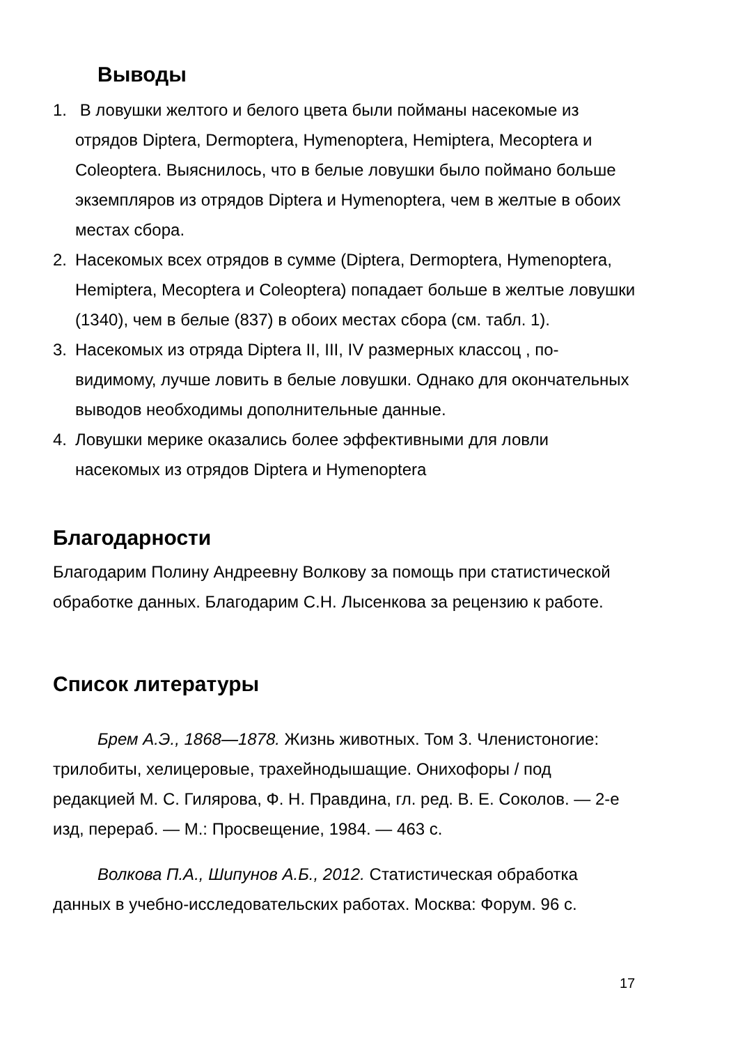Выводы
1. В ловушки желтого и белого цвета были пойманы насекомые из отрядов Diptera, Dermoptera, Hymenoptera, Hemiptera, Mecoptera и Coleoptera. Выяснилось, что в белые ловушки было поймано больше экземпляров из отрядов Diptera и Hymenoptera, чем в желтые в обоих местах сбора.
2. Насекомых всех отрядов в сумме (Diptera, Dermoptera, Hymenoptera, Hemiptera, Mecoptera и Coleoptera) попадает больше в желтые ловушки (1340), чем в белые (837) в обоих местах сбора (см. табл. 1).
3. Насекомых из отряда Diptera II, III, IV размерных классоц , по-видимому, лучше ловить в белые ловушки. Однако для окончательных выводов необходимы дополнительные данные.
4. Ловушки мерике оказались более эффективными для ловли насекомых из отрядов Diptera и Hymenoptera
Благодарности
Благодарим Полину Андреевну Волкову за помощь при статистической обработке данных. Благодарим С.Н. Лысенкова за рецензию к работе.
Список литературы
Брем А.Э., 1868—1878. Жизнь животных. Том 3. Членистоногие: трилобиты, хелицеровые, трахейнодышащие. Онихофоры / под редакцией М. С. Гилярова, Ф. Н. Правдина, гл. ред. В. Е. Соколов. — 2-е изд, перераб. — М.: Просвещение, 1984. — 463 с.
Волкова П.А., Шипунов А.Б., 2012. Статистическая обработка данных в учебно-исследовательских работах. Москва: Форум. 96 с.
17